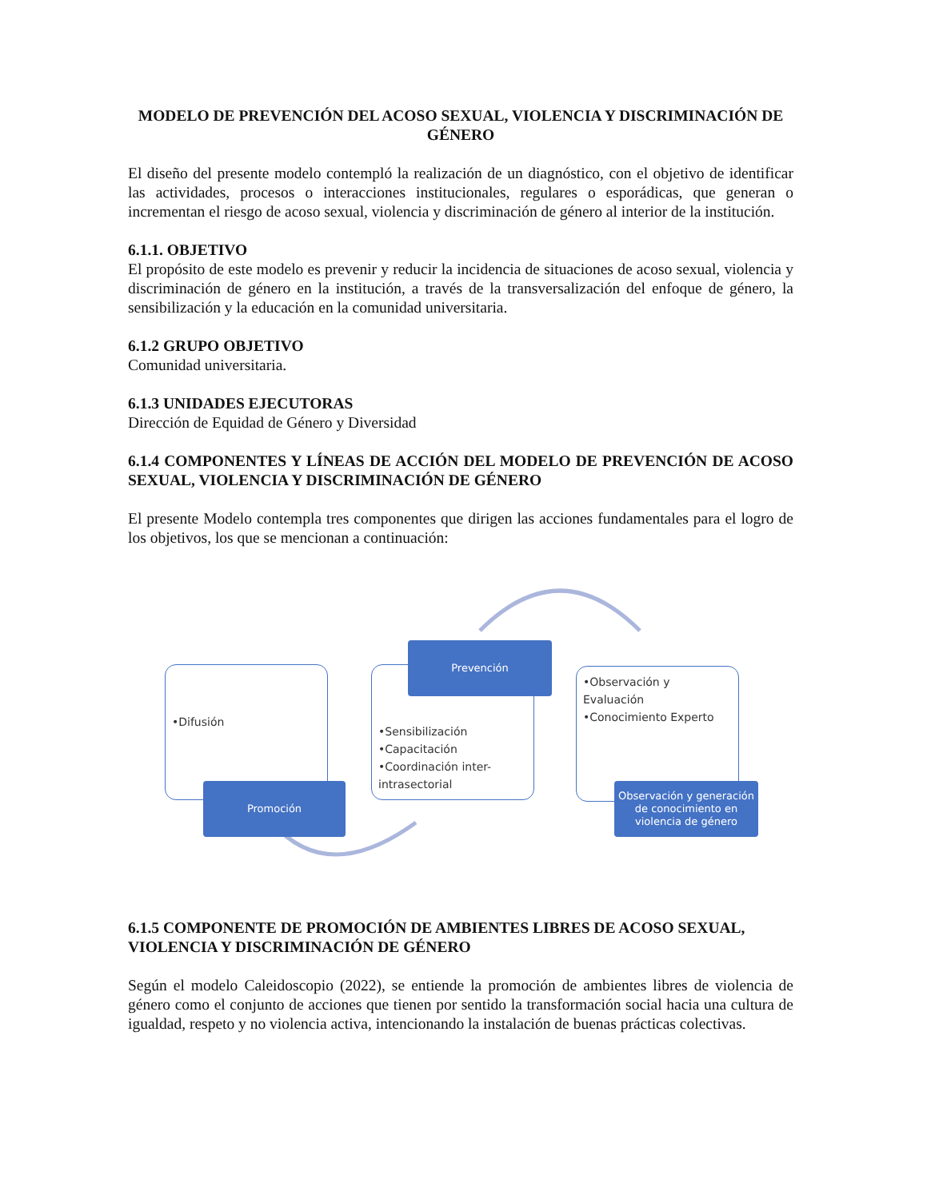MODELO DE PREVENCIÓN DEL ACOSO SEXUAL, VIOLENCIA Y DISCRIMINACIÓN DE GÉNERO
El diseño del presente modelo contempló la realización de un diagnóstico, con el objetivo de identificar las actividades, procesos o interacciones institucionales, regulares o esporádicas, que generan o incrementan el riesgo de acoso sexual, violencia y discriminación de género al interior de la institución.
6.1.1. OBJETIVO
El propósito de este modelo es prevenir y reducir la incidencia de situaciones de acoso sexual, violencia y discriminación de género en la institución, a través de la transversalización del enfoque de género, la sensibilización y la educación en la comunidad universitaria.
6.1.2 GRUPO OBJETIVO
Comunidad universitaria.
6.1.3 UNIDADES EJECUTORAS
Dirección de Equidad de Género y Diversidad
6.1.4 COMPONENTES Y LÍNEAS DE ACCIÓN DEL MODELO DE PREVENCIÓN DE ACOSO SEXUAL, VIOLENCIA Y DISCRIMINACIÓN DE GÉNERO
El presente Modelo contempla tres componentes que dirigen las acciones fundamentales para el logro de los objetivos, los que se mencionan a continuación:
•Difusión
Promoción
•Sensibilización
•Capacitación
•Coordinación inter-intrasectorial
Prevención
•Observación y Evaluación
•Conocimiento Experto
Observación y generación de conocimiento en violencia de género
6.1.5 COMPONENTE DE PROMOCIÓN DE AMBIENTES LIBRES DE ACOSO SEXUAL, VIOLENCIA Y DISCRIMINACIÓN DE GÉNERO
Según el modelo Caleidoscopio (2022), se entiende la promoción de ambientes libres de violencia de género como el conjunto de acciones que tienen por sentido la transformación social hacia una cultura de igualdad, respeto y no violencia activa, intencionando la instalación de buenas prácticas colectivas.